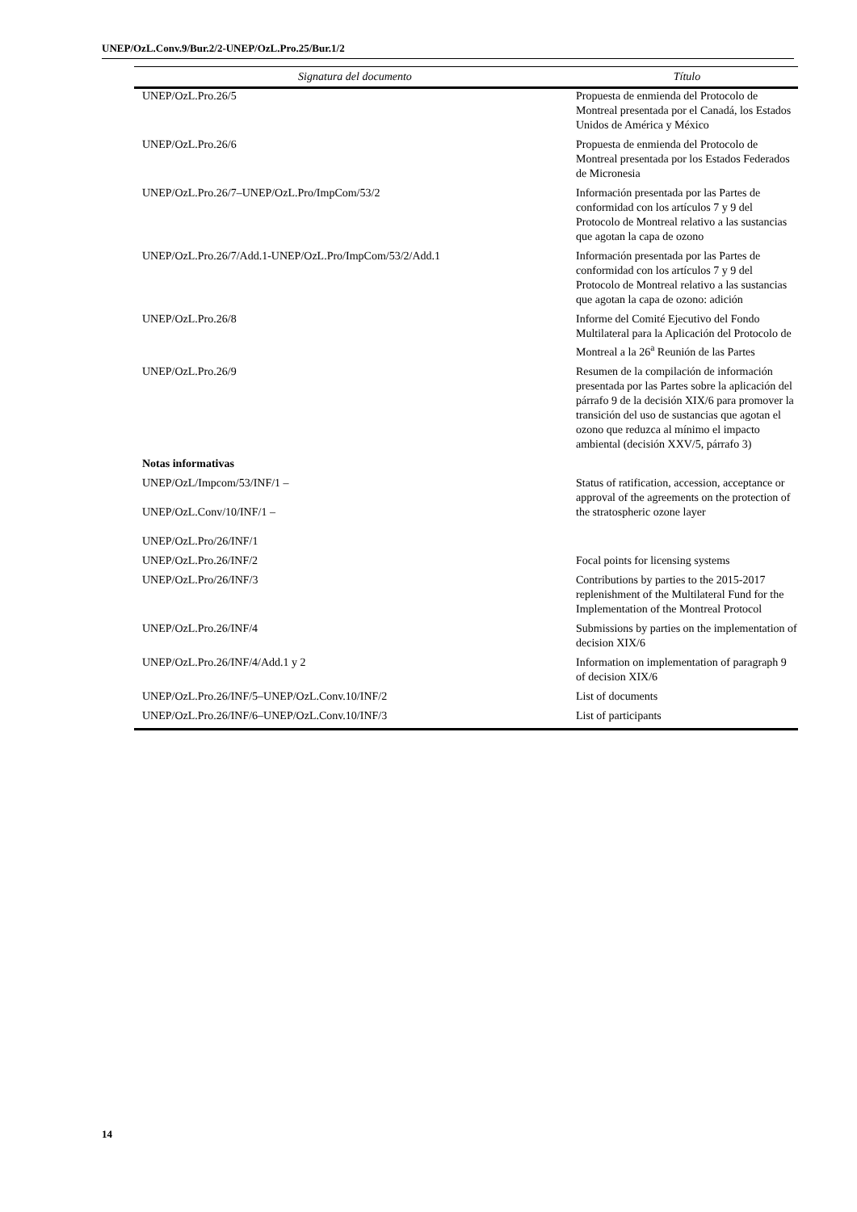UNEP/OzL.Conv.9/Bur.2/2-UNEP/OzL.Pro.25/Bur.1/2
| Signatura del documento | Título |
| --- | --- |
| UNEP/OzL.Pro.26/5 | Propuesta de enmienda del Protocolo de Montreal presentada por el Canadá, los Estados Unidos de América y México |
| UNEP/OzL.Pro.26/6 | Propuesta de enmienda del Protocolo de Montreal presentada por los Estados Federados de Micronesia |
| UNEP/OzL.Pro.26/7–UNEP/OzL.Pro/ImpCom/53/2 | Información presentada por las Partes de conformidad con los artículos 7 y 9 del Protocolo de Montreal relativo a las sustancias que agotan la capa de ozono |
| UNEP/OzL.Pro.26/7/Add.1-UNEP/OzL.Pro/ImpCom/53/2/Add.1 | Información presentada por las Partes de conformidad con los artículos 7 y 9 del Protocolo de Montreal relativo a las sustancias que agotan la capa de ozono: adición |
| UNEP/OzL.Pro.26/8 | Informe del Comité Ejecutivo del Fondo Multilateral para la Aplicación del Protocolo de Montreal a la 26<sup>a</sup> Reunión de las Partes |
| UNEP/OzL.Pro.26/9 | Resumen de la compilación de información presentada por las Partes sobre la aplicación del párrafo 9 de la decisión XIX/6 para promover la transición del uso de sustancias que agotan el ozono que reduzca al mínimo el impacto ambiental (decisión XXV/5, párrafo 3) |
| Notas informativas | |
| UNEP/OzL/Impcom/53/INF/1 – UNEP/OzL.Conv/10/INF/1 – UNEP/OzL.Pro/26/INF/1 | Status of ratification, accession, acceptance or approval of the agreements on the protection of the stratospheric ozone layer |
| UNEP/OzL.Pro.26/INF/2 | Focal points for licensing systems |
| UNEP/OzL.Pro/26/INF/3 | Contributions by parties to the 2015-2017 replenishment of the Multilateral Fund for the Implementation of the Montreal Protocol |
| UNEP/OzL.Pro.26/INF/4 | Submissions by parties on the implementation of decision XIX/6 |
| UNEP/OzL.Pro.26/INF/4/Add.1 y 2 | Information on implementation of paragraph 9 of decision XIX/6 |
| UNEP/OzL.Pro.26/INF/5–UNEP/OzL.Conv.10/INF/2 | List of documents |
| UNEP/OzL.Pro.26/INF/6–UNEP/OzL.Conv.10/INF/3 | List of participants |
14